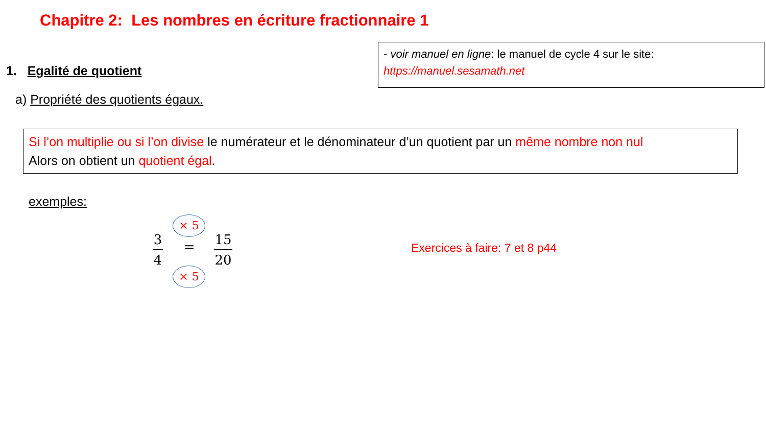Chapitre 2: Les nombres en écriture fractionnaire 1
- voir manuel en ligne: le manuel de cycle 4 sur le site:
https://manuel.sesamath.net
1. Egalité de quotient
a) Propriété des quotients égaux.
Si l’on multiplie ou si l’on divise le numérateur et le dénominateur d’un quotient par un même nombre non nul
Alors on obtient un quotient égal.
exemples:
× 5
3
4
=
15
20
× 5
Exercices à faire: 7 et 8 p44